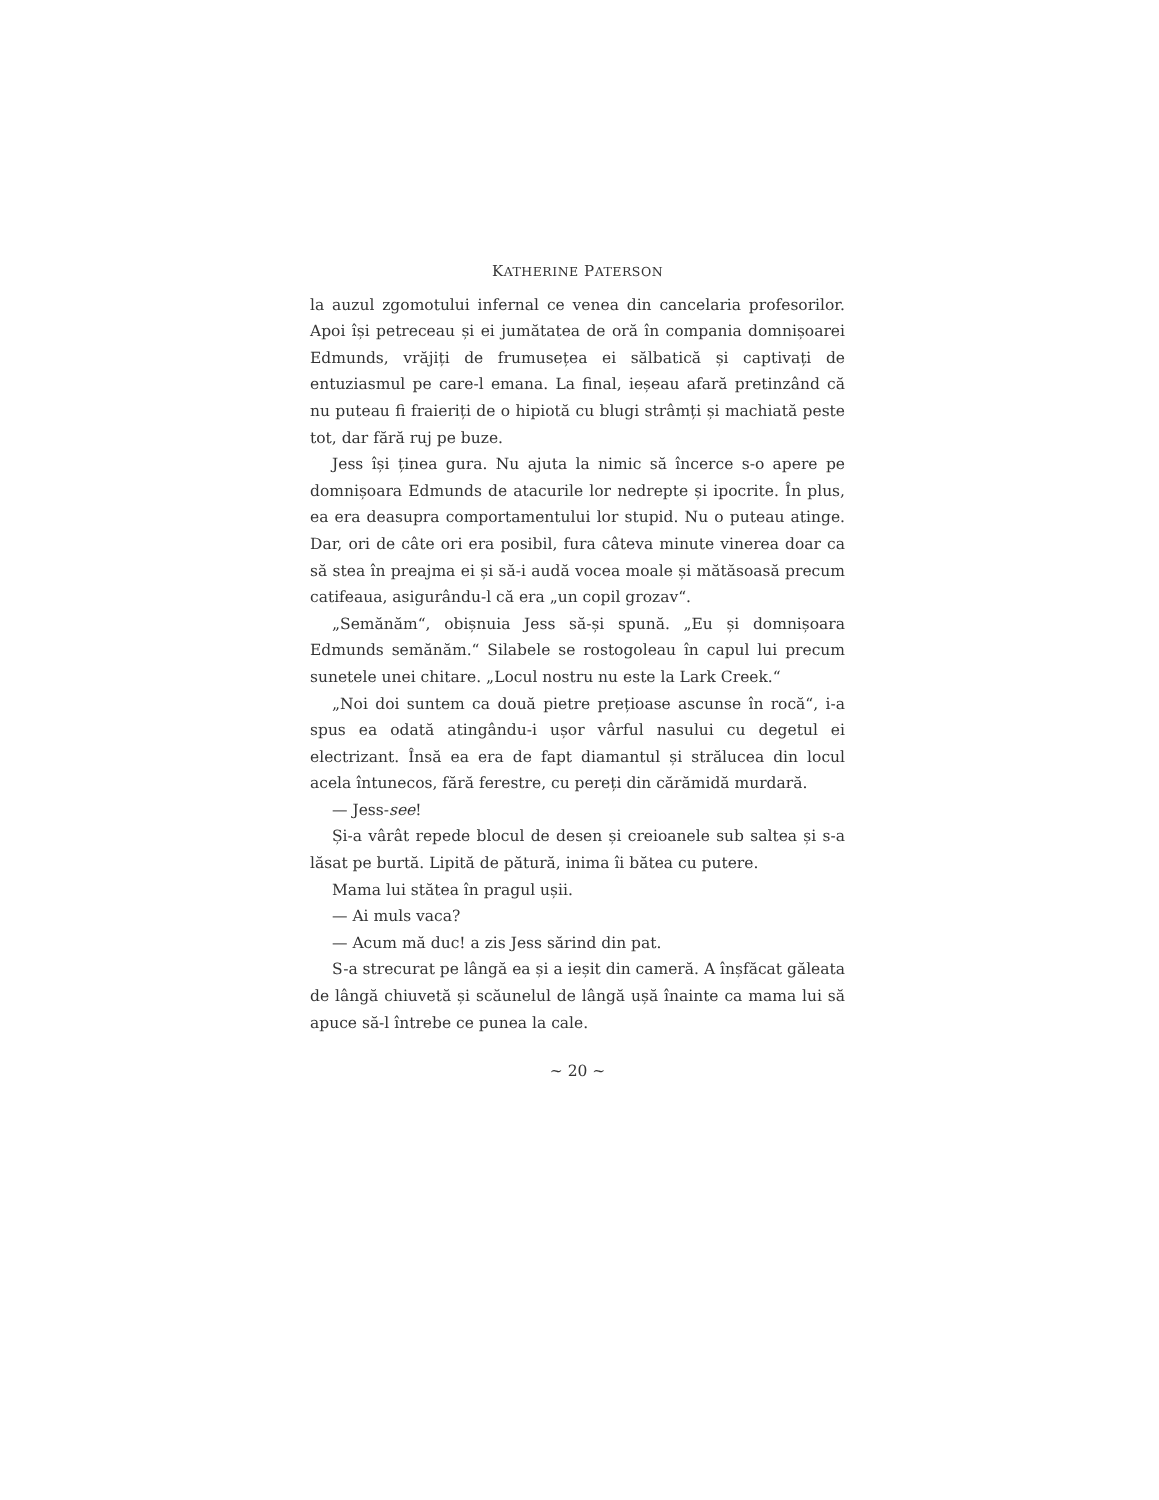KATHERINE PATERSON
la auzul zgomotului infernal ce venea din cancelaria profesorilor. Apoi își petreceau și ei jumătatea de oră în compania domnișoarei Edmunds, vrăjiți de frumusețea ei sălbatică și captivați de entuziasmul pe care-l emana. La final, ieșeau afară pretinzând că nu puteau fi fraieriți de o hipiotă cu blugi strâmți și machiată peste tot, dar fără ruj pe buze.
Jess își ținea gura. Nu ajuta la nimic să încerce s-o apere pe domnișoara Edmunds de atacurile lor nedrepte și ipocrite. În plus, ea era deasupra comportamentului lor stupid. Nu o puteau atinge. Dar, ori de câte ori era posibil, fura câteva minute vinerea doar ca să stea în preajma ei și să-i audă vocea moale și mătăsoasă precum catifeaua, asigurându-l că era „un copil grozav“.
„Semănăm“, obișnuia Jess să-și spună. „Eu și domnișoara Edmunds semănăm.“ Silabele se rostogoleau în capul lui precum sunetele unei chitare. „Locul nostru nu este la Lark Creek.“
„Noi doi suntem ca două pietre prețioase ascunse în rocă“, i-a spus ea odată atingându-i ușor vârful nasului cu degetul ei electrizant. Însă ea era de fapt diamantul și strălucea din locul acela întunecos, fără ferestre, cu pereți din cărămidă murdară.
— Jess-see!
Și-a vârât repede blocul de desen și creioanele sub saltea și s-a lăsat pe burtă. Lipită de pătură, inima îi bătea cu putere.
Mama lui stătea în pragul ușii.
— Ai muls vaca?
— Acum mă duc! a zis Jess sărind din pat.
S-a strecurat pe lângă ea și a ieșit din cameră. A înșfăcat găleata de lângă chiuvetă și scăunelul de lângă ușă înainte ca mama lui să apuce să-l întrebe ce punea la cale.
~ 20 ~